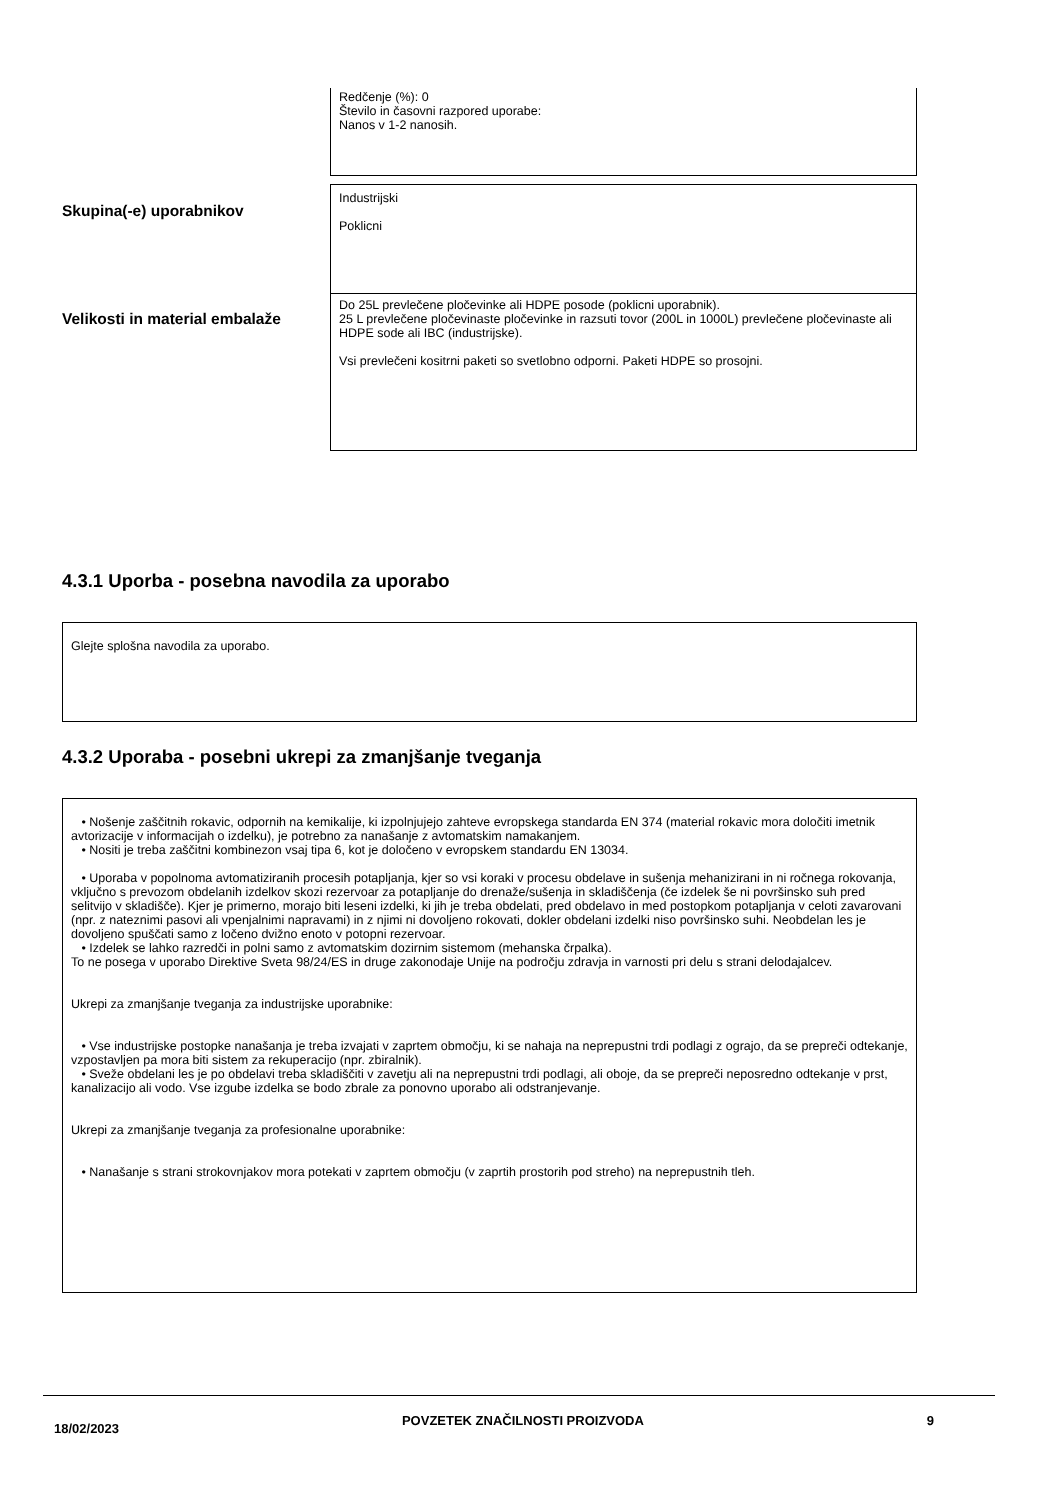Redčenje (%): 0
Število in časovni razpored uporabe:
Nanos v 1-2 nanosih.
Skupina(-e) uporabnikov
Industrijski
Poklicni
Velikosti in material embalaže
Do 25L prevlečene pločevinke ali HDPE posode (poklicni uporabnik).
25 L prevlečene pločevinaste pločevinke in razsuti tovor (200L in 1000L) prevlečene pločevinaste ali HDPE sode ali IBC (industrijske).
Vsi prevlečeni kositrni paketi so svetlobno odporni. Paketi HDPE so prosojni.
4.3.1 Uporba - posebna navodila za uporabo
Glejte splošna navodila za uporabo.
4.3.2 Uporaba - posebni ukrepi za zmanjšanje tveganja
• Nošenje zaščitnih rokavic, odpornih na kemikalije, ki izpolnjujejo zahteve evropskega standarda EN 374 (material rokavic mora določiti imetnik avtorizacije v informacijah o izdelku), je potrebno za nanašanje z avtomatskim namakanjem.
• Nositi je treba zaščitni kombinezon vsaj tipa 6, kot je določeno v evropskem standardu EN 13034.
• Uporaba v popolnoma avtomatiziranih procesih potapljanja, kjer so vsi koraki v procesu obdelave in sušenja mehanizirani in ni ročnega rokovanja, vključno s prevozom obdelanih izdelkov skozi rezervoar za potapljanje do drenaže/sušenja in skladiščenja (če izdelek še ni površinsko suh pred selitvijo v skladišče). Kjer je primerno, morajo biti leseni izdelki, ki jih je treba obdelati, pred obdelavo in med postopkom potapljanja v celoti zavarovani (npr. z nateznimi pasovi ali vpenjalnimi napravami) in z njimi ni dovoljeno rokovati, dokler obdelani izdelki niso površinsko suhi. Neobdelan les je dovoljeno spuščati samo z ločeno dvižno enoto v potopni rezervoar.
• Izdelek se lahko razredči in polni samo z avtomatskim dozirnim sistemom (mehanska črpalka).
To ne posega v uporabo Direktive Sveta 98/24/ES in druge zakonodaje Unije na področju zdravja in varnosti pri delu s strani delodajalcev.
Ukrepi za zmanjšanje tveganja za industrijske uporabnike:
• Vse industrijske postopke nanašanja je treba izvajati v zaprtem območju, ki se nahaja na neprepustni trdi podlagi z ograjo, da se prepreči odtekanje, vzpostavljen pa mora biti sistem za rekuperacijo (npr. zbiralnik).
• Sveže obdelani les je po obdelavi treba skladiščiti v zavetju ali na neprepustni trdi podlagi, ali oboje, da se prepreči neposredno odtekanje v prst, kanalizacijo ali vodo. Vse izgube izdelka se bodo zbrale za ponovno uporabo ali odstranjevanje.
Ukrepi za zmanjšanje tveganja za profesionalne uporabnike:
• Nanašanje s strani strokovnjakov mora potekati v zaprtem območju (v zaprtih prostorih pod streho) na neprepustnih tleh.
18/02/2023 POVZETEK ZNAČILNOSTI PROIZVODA 9